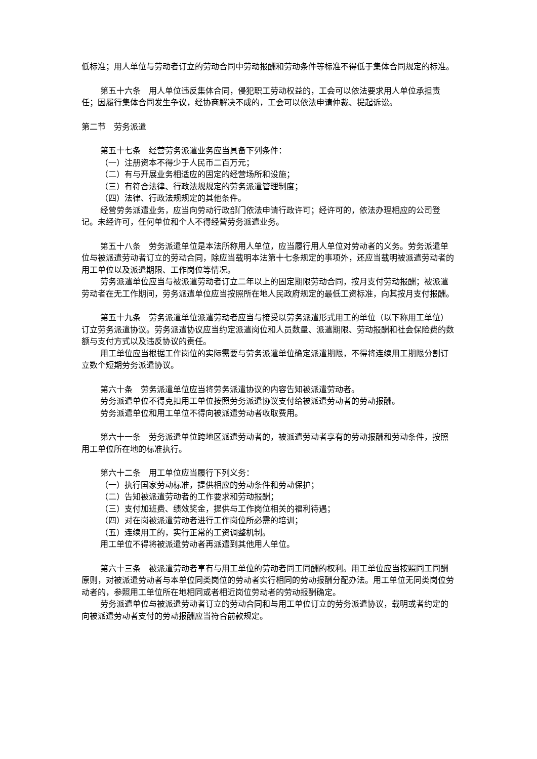低标准；用人单位与劳动者订立的劳动合同中劳动报酬和劳动条件等标准不得低于集体合同规定的标准。
第五十六条　用人单位违反集体合同，侵犯职工劳动权益的，工会可以依法要求用人单位承担责任；因履行集体合同发生争议，经协商解决不成的，工会可以依法申请仲裁、提起诉讼。
第二节　劳务派遣
第五十七条　经营劳务派遣业务应当具备下列条件：
（一）注册资本不得少于人民币二百万元；
（二）有与开展业务相适应的固定的经营场所和设施；
（三）有符合法律、行政法规规定的劳务派遣管理制度；
（四）法律、行政法规规定的其他条件。
经营劳务派遣业务，应当向劳动行政部门依法申请行政许可；经许可的，依法办理相应的公司登记。未经许可，任何单位和个人不得经营劳务派遣业务。
第五十八条　劳务派遣单位是本法所称用人单位，应当履行用人单位对劳动者的义务。劳务派遣单位与被派遣劳动者订立的劳动合同，除应当载明本法第十七条规定的事项外，还应当载明被派遣劳动者的用工单位以及派遣期限、工作岗位等情况。
劳务派遣单位应当与被派遣劳动者订立二年以上的固定期限劳动合同，按月支付劳动报酬；被派遣劳动者在无工作期间，劳务派遣单位应当按照所在地人民政府规定的最低工资标准，向其按月支付报酬。
第五十九条　劳务派遣单位派遣劳动者应当与接受以劳务派遣形式用工的单位（以下称用工单位）订立劳务派遣协议。劳务派遣协议应当约定派遣岗位和人员数量、派遣期限、劳动报酬和社会保险费的数额与支付方式以及违反协议的责任。
用工单位应当根据工作岗位的实际需要与劳务派遣单位确定派遣期限，不得将连续用工期限分割订立数个短期劳务派遣协议。
第六十条　劳务派遣单位应当将劳务派遣协议的内容告知被派遣劳动者。
劳务派遣单位不得克扣用工单位按照劳务派遣协议支付给被派遣劳动者的劳动报酬。
劳务派遣单位和用工单位不得向被派遣劳动者收取费用。
第六十一条　劳务派遣单位跨地区派遣劳动者的，被派遣劳动者享有的劳动报酬和劳动条件，按照用工单位所在地的标准执行。
第六十二条　用工单位应当履行下列义务：
（一）执行国家劳动标准，提供相应的劳动条件和劳动保护；
（二）告知被派遣劳动者的工作要求和劳动报酬；
（三）支付加班费、绩效奖金，提供与工作岗位相关的福利待遇；
（四）对在岗被派遣劳动者进行工作岗位所必需的培训；
（五）连续用工的，实行正常的工资调整机制。
用工单位不得将被派遣劳动者再派遣到其他用人单位。
第六十三条　被派遣劳动者享有与用工单位的劳动者同工同酬的权利。用工单位应当按照同工同酬原则，对被派遣劳动者与本单位同类岗位的劳动者实行相同的劳动报酬分配办法。用工单位无同类岗位劳动者的，参照用工单位所在地相同或者相近岗位劳动者的劳动报酬确定。
劳务派遣单位与被派遣劳动者订立的劳动合同和与用工单位订立的劳务派遣协议，载明或者约定的向被派遣劳动者支付的劳动报酬应当符合前款规定。